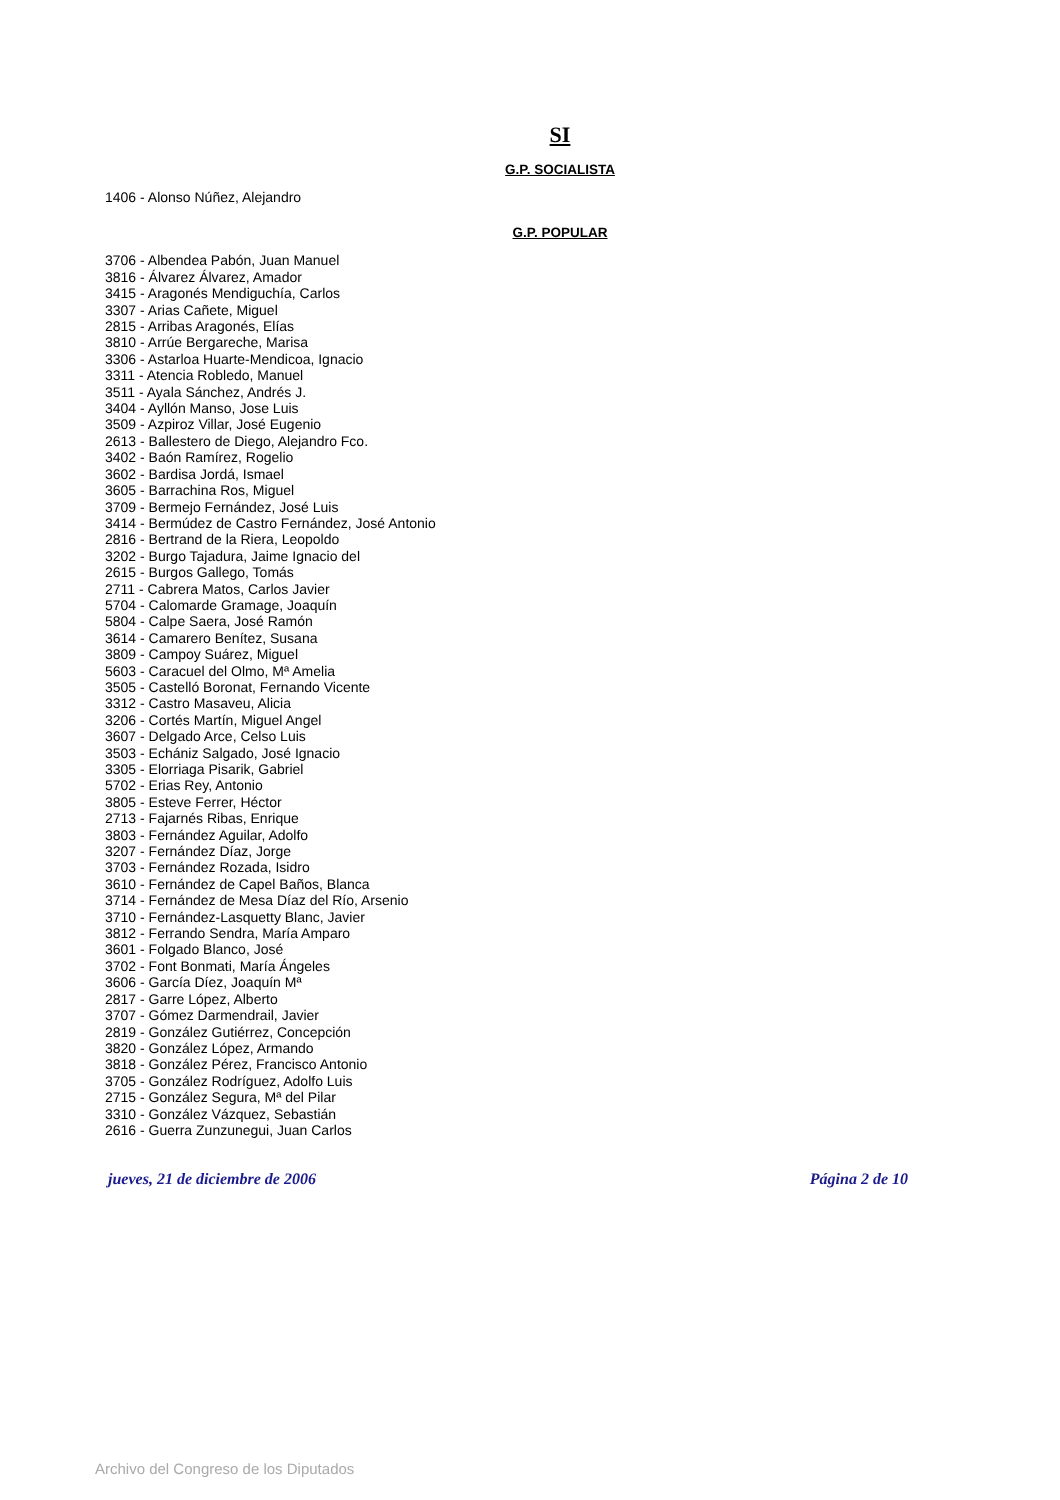SI
G.P. SOCIALISTA
1406 - Alonso Núñez, Alejandro
G.P. POPULAR
3706 - Albendea Pabón, Juan Manuel
3816 - Álvarez Álvarez, Amador
3415 - Aragonés Mendiguchía, Carlos
3307 - Arias Cañete, Miguel
2815 - Arribas Aragonés, Elías
3810 - Arrúe Bergareche, Marisa
3306 - Astarloa Huarte-Mendicoa, Ignacio
3311 - Atencia Robledo, Manuel
3511 - Ayala Sánchez, Andrés J.
3404 - Ayllón Manso, Jose Luis
3509 - Azpiroz Villar, José Eugenio
2613 - Ballestero de Diego, Alejandro Fco.
3402 - Baón Ramírez, Rogelio
3602 - Bardisa Jordá, Ismael
3605 - Barrachina Ros, Miguel
3709 - Bermejo Fernández, José Luis
3414 - Bermúdez de Castro Fernández, José Antonio
2816 - Bertrand de la Riera, Leopoldo
3202 - Burgo Tajadura, Jaime Ignacio del
2615 - Burgos Gallego, Tomás
2711 - Cabrera Matos, Carlos Javier
5704 - Calomarde Gramage, Joaquín
5804 - Calpe Saera, José Ramón
3614 - Camarero Benítez, Susana
3809 - Campoy Suárez, Miguel
5603 - Caracuel del Olmo, Mª Amelia
3505 - Castelló Boronat, Fernando Vicente
3312 - Castro Masaveu, Alicia
3206 - Cortés Martín, Miguel Angel
3607 - Delgado Arce, Celso Luis
3503 - Echániz Salgado, José Ignacio
3305 - Elorriaga Pisarik, Gabriel
5702 - Erias Rey, Antonio
3805 - Esteve Ferrer, Héctor
2713 - Fajarnés Ribas, Enrique
3803 - Fernández Aguilar, Adolfo
3207 - Fernández Díaz, Jorge
3703 - Fernández Rozada, Isidro
3610 - Fernández de Capel Baños, Blanca
3714 - Fernández de Mesa Díaz del Río, Arsenio
3710 - Fernández-Lasquetty Blanc, Javier
3812 - Ferrando Sendra, María Amparo
3601 - Folgado Blanco, José
3702 - Font Bonmati, María Ángeles
3606 - García Díez, Joaquín Mª
2817 - Garre López, Alberto
3707 - Gómez Darmendrail, Javier
2819 - González Gutiérrez, Concepción
3820 - González López, Armando
3818 - González Pérez, Francisco Antonio
3705 - González Rodríguez, Adolfo Luis
2715 - González Segura, Mª del Pilar
3310 - González Vázquez, Sebastián
2616 - Guerra Zunzunegui, Juan Carlos
jueves, 21 de diciembre de 2006 Página 2 de 10
Archivo del Congreso de los Diputados